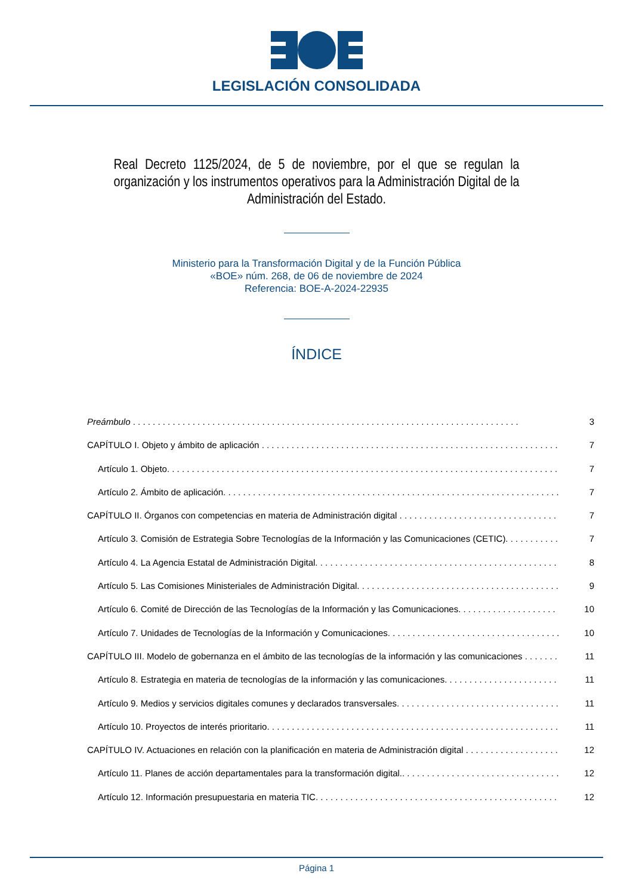LEGISLACIÓN CONSOLIDADA
Real Decreto 1125/2024, de 5 de noviembre, por el que se regulan la organización y los instrumentos operativos para la Administración Digital de la Administración del Estado.
Ministerio para la Transformación Digital y de la Función Pública
«BOE» núm. 268, de 06 de noviembre de 2024
Referencia: BOE-A-2024-22935
ÍNDICE
Preámbulo 3
CAPÍTULO I. Objeto y ámbito de aplicación 7
Artículo 1. Objeto. 7
Artículo 2. Ámbito de aplicación. 7
CAPÍTULO II. Órganos con competencias en materia de Administración digital 7
Artículo 3. Comisión de Estrategia Sobre Tecnologías de la Información y las Comunicaciones (CETIC). 7
Artículo 4. La Agencia Estatal de Administración Digital. 8
Artículo 5. Las Comisiones Ministeriales de Administración Digital. 9
Artículo 6. Comité de Dirección de las Tecnologías de la Información y las Comunicaciones. 10
Artículo 7. Unidades de Tecnologías de la Información y Comunicaciones. 10
CAPÍTULO III. Modelo de gobernanza en el ámbito de las tecnologías de la información y las comunicaciones 11
Artículo 8. Estrategia en materia de tecnologías de la información y las comunicaciones. 11
Artículo 9. Medios y servicios digitales comunes y declarados transversales. 11
Artículo 10. Proyectos de interés prioritario. 11
CAPÍTULO IV. Actuaciones en relación con la planificación en materia de Administración digital 12
Artículo 11. Planes de acción departamentales para la transformación digital.. 12
Artículo 12. Información presupuestaria en materia TIC. 12
Página 1